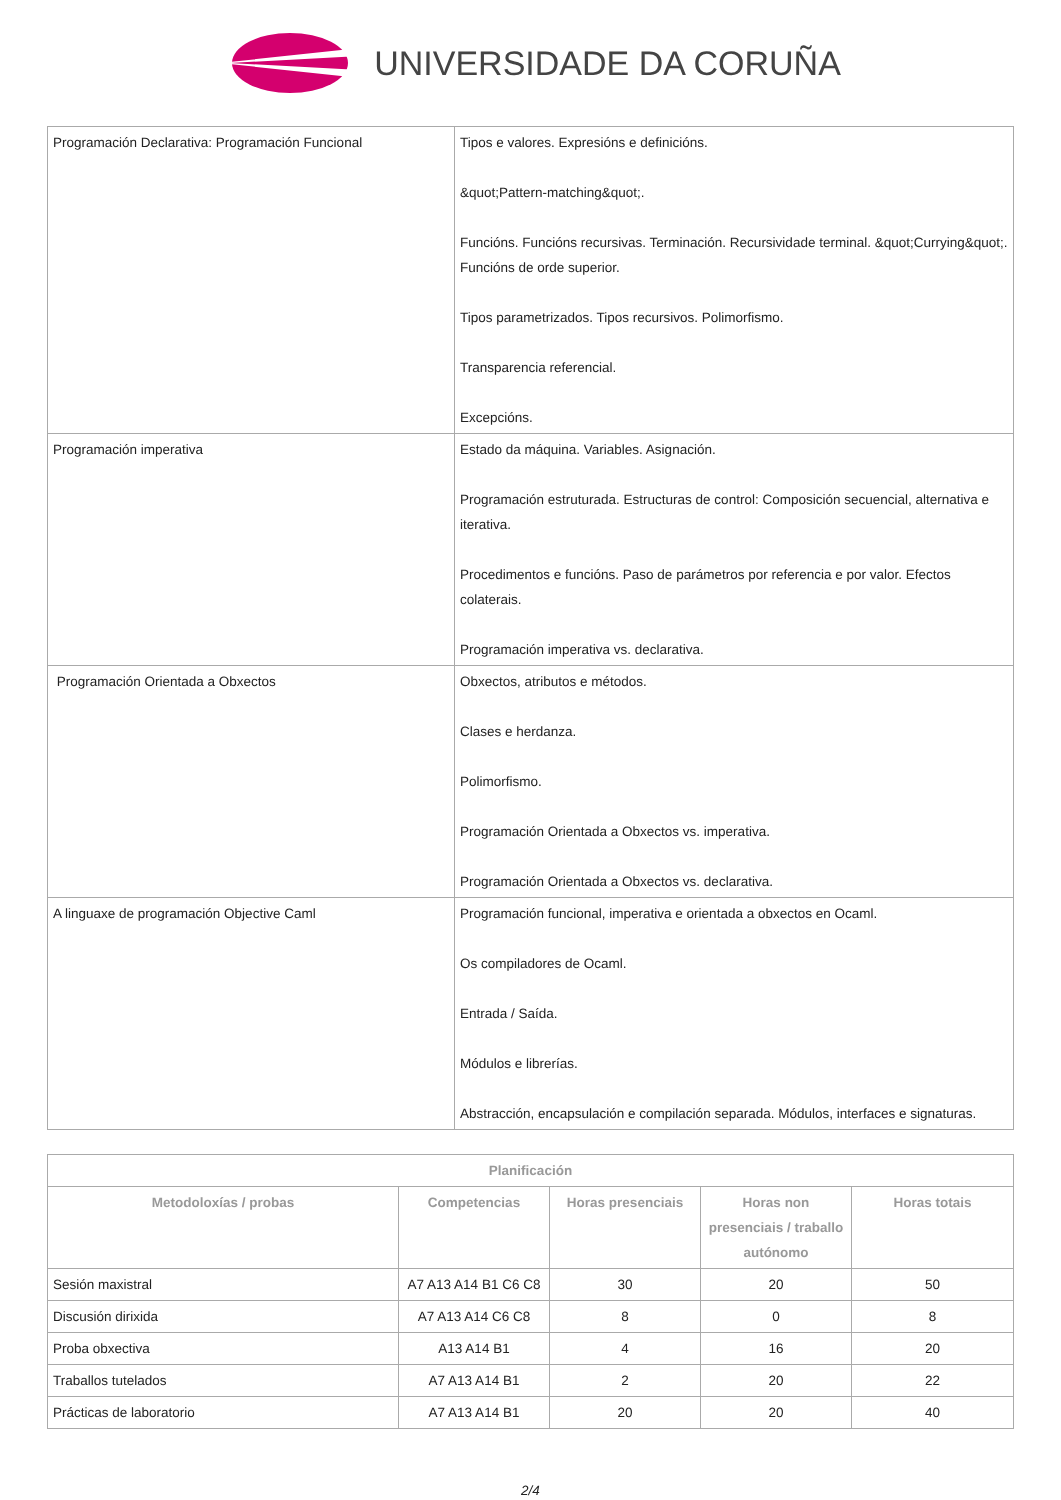UNIVERSIDADE DA CORUÑA
| Programación Declarativa: Programación Funcional | Tipos e valores. Expresións e definicións. &quot;Pattern-matching&quot;. Funcións. Funcións recursivas. Terminación. Recursividade terminal. &quot;Currying&quot;. Funcións de orde superior. Tipos parametrizados. Tipos recursivos. Polimorfismo. Transparencia referencial. Excepcións. |
| Programación imperativa | Estado da máquina. Variables. Asignación. Programación estruturada. Estructuras de control: Composición secuencial, alternativa e iterativa. Procedimentos e funcións. Paso de parámetros por referencia e por valor. Efectos colaterais. Programación imperativa vs. declarativa. |
| Programación Orientada a Obxectos | Obxectos, atributos e métodos. Clases e herdanza. Polimorfismo. Programación Orientada a Obxectos vs. imperativa. Programación Orientada a Obxectos vs. declarativa. |
| A linguaxe de programación Objective Caml | Programación funcional, imperativa e orientada a obxectos en Ocaml. Os compiladores de Ocaml. Entrada / Saída. Módulos e librerías. Abstracción, encapsulación e compilación separada. Módulos, interfaces e signaturas. |
| Planificación | | | | |
| --- | --- | --- | --- | --- |
| Metodoloxías / probas | Competencias | Horas presenciais | Horas non presenciais / traballo autónomo | Horas totais |
| Sesión maxistral | A7 A13 A14 B1 C6 C8 | 30 | 20 | 50 |
| Discusión dirixida | A7 A13 A14 C6 C8 | 8 | 0 | 8 |
| Proba obxectiva | A13 A14 B1 | 4 | 16 | 20 |
| Traballos tutelados | A7 A13 A14 B1 | 2 | 20 | 22 |
| Prácticas de laboratorio | A7 A13 A14 B1 | 20 | 20 | 40 |
2/4